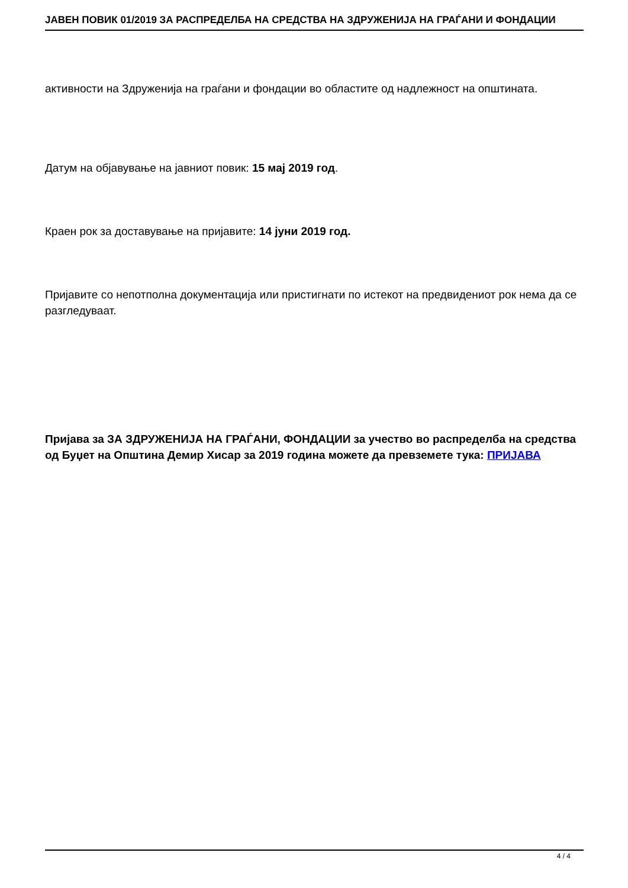JAВЕН ПОВИК 01/2019 ЗА РАСПРЕДЕЛБА НА СРЕДСТВА НА ЗДРУЖЕНИЈА НА ГРАЃАНИ И ФОНДАЦИИ
активности на Здруженија на граѓани и фондации во областите од надлежност на општината.
Датум на објавување на јавниот повик: 15 мај 2019 год.
Краен рок за доставување на пријавите: 14 јуни 2019 год.
Пријавите со непотполна документација или пристигнати по истекот на предвидениот рок нема да се разгледуваат.
Пријава за ЗА ЗДРУЖЕНИЈА НА ГРАЃАНИ, ФОНДАЦИИ за учество во распределба на средства од Буџет на Општина Демир Хисар за 2019 година можете да превземете тука: ПРИЈАВА
4 / 4